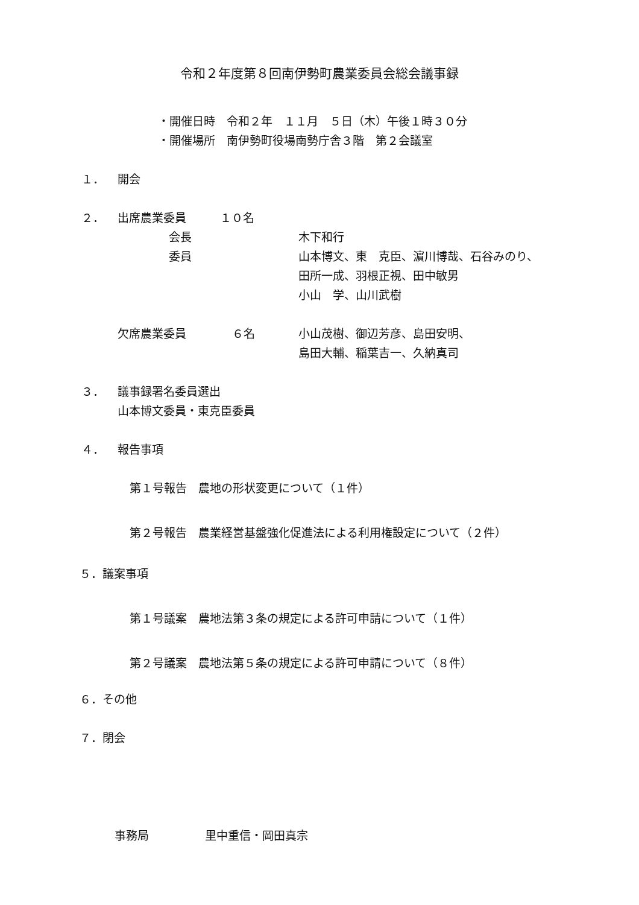令和２年度第８回南伊勢町農業委員会総会議事録
・開催日時　令和２年　１１月　５日（木）午後１時３０分
・開催場所　南伊勢町役場南勢庁舎３階　第２会議室
１． 開会
２． 出席農業委員 １０名
会長 木下和行
委員 山本博文、東　克臣、濵川博哉、石谷みのり、
田所一成、羽根正視、田中敏男
小山　学、山川武樹
欠席農業委員 ６名 小山茂樹、御辺芳彦、島田安明、
島田大輔、稲葉吉一、久納真司
３． 議事録署名委員選出
山本博文委員・東克臣委員
４． 報告事項
第１号報告　農地の形状変更について（１件）
第２号報告　農業経営基盤強化促進法による利用権設定について（２件）
５．議案事項
第１号議案　農地法第３条の規定による許可申請について（１件）
第２号議案　農地法第５条の規定による許可申請について（８件）
６．その他
７．閉会
事務局 里中重信・岡田真宗